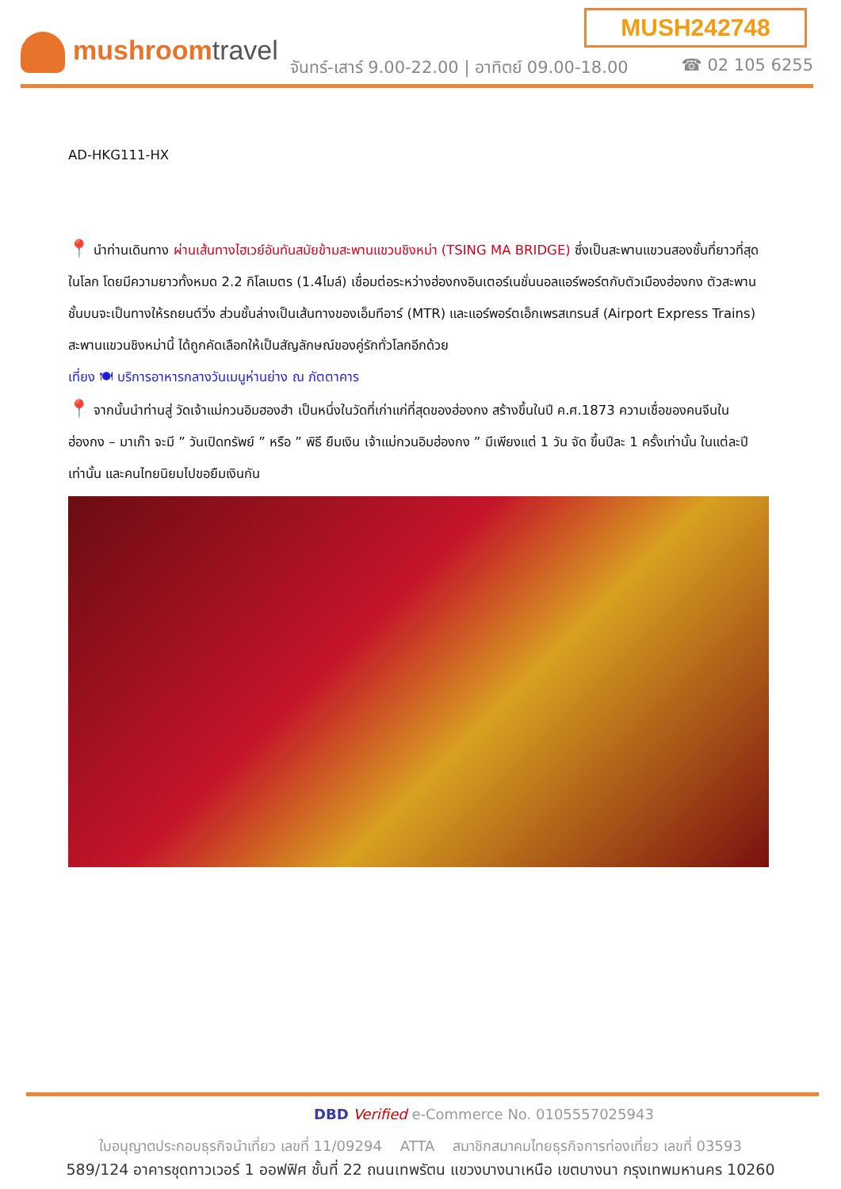MUSH242748
mushroomtravel
จันทร์-เสาร์ 9.00-22.00 | อาทิตย์ 09.00-18.00
☎ 02 105 6255
AD-HKG111-HX
📍 นำท่านเดินทาง ผ่านเส้นทางไฮเวย์อันทันสมัยข้ามสะพานแขวนชิงหม่า (TSING MA BRIDGE) ซึ่งเป็นสะพานแขวนสองชั้นที่ยาวที่สุดในโลก โดยมีความยาวทั้งหมด 2.2 กิโลเมตร (1.4ไมล์) เชื่อมต่อระหว่างฮ่องกงอินเตอร์เนชั่นนอลแอร์พอร์ตกับตัวเมืองฮ่องกง ตัวสะพานชั้นบนจะเป็นทางให้รถยนต์วิ่ง ส่วนชั้นล่างเป็นเส้นทางของเอ็มทีอาร์ (MTR) และแอร์พอร์ตเอ็กเพรสเทรนส์ (Airport Express Trains) สะพานแขวนชิงหม่านี้ ได้ถูกคัดเลือกให้เป็นสัญลักษณ์ของคู่รักทั่วโลกอีกด้วย
เที่ยง 🍽 บริการอาหารกลางวันเมนูห่านย่าง ณ ภัตตาคาร
📍 จากนั้นนำท่านสู่ วัดเจ้าแม่กวนอิมฮองฮำ เป็นหนึ่งในวัดที่เก่าแก่ที่สุดของฮ่องกง สร้างขึ้นในปี ค.ศ.1873 ความเชื่อของคนจีนใน ฮ่องกง – มาเก๊า จะมี ” วันเปิดทรัพย์ ” หรือ ” พิธี ยืมเงิน เจ้าแม่กวนอิมฮ่องกง ” มีเพียงแต่ 1 วัน จัด ขึ้นปีละ 1 ครั้งเท่านั้น ในแต่ละปีเท่านั้น และคนไทยนิยมไปขอยืมเงินกัน
DBD Verified e-Commerce No. 0105557025943
ใบอนุญาตประกอบธุรกิจนำเที่ยว เลขที่ 11/09294 ATTA สมาชิกสมาคมไทยธุรกิจการท่องเที่ยว เลขที่ 03593
589/124 อาคารชุดทาวเวอร์ 1 ออฟฟิศ ชั้นที่ 22 ถนนเทพรัตน แขวงบางนาเหนือ เขตบางนา กรุงเทพมหานคร 10260